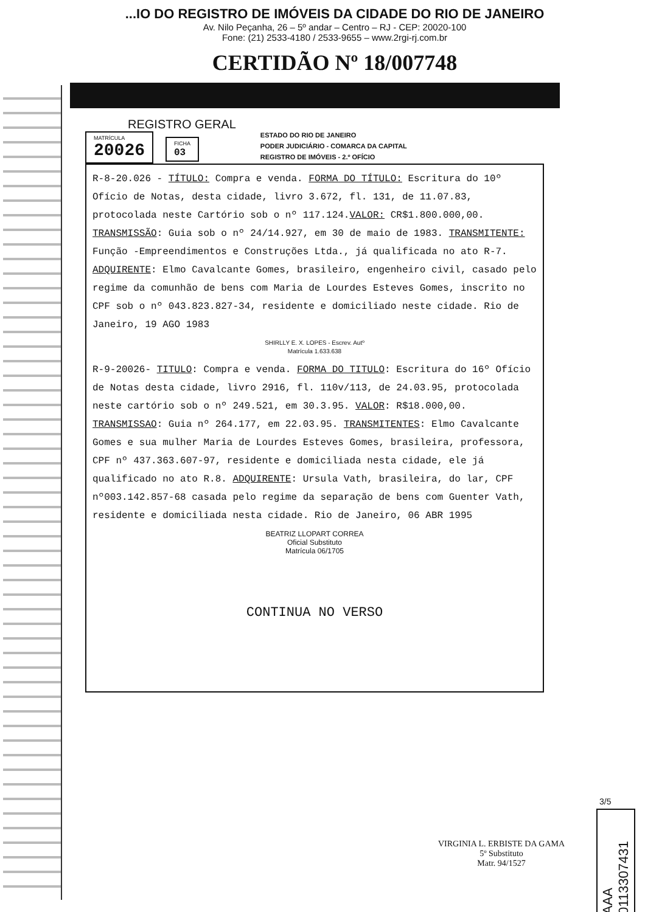...IO DO REGISTRO DE IMÓVEIS DA CIDADE DO RIO DE JANEIRO
Av. Nilo Peçanha, 26 – 5º andar – Centro – RJ - CEP: 20020-100
Fone: (21) 2533-4180 / 2533-9655 – www.2rgi-rj.com.br
CERTIDÃO Nº 18/007748
REGISTRO GERAL
MATRÍCULA 20026
FICHA 03
ESTADO DO RIO DE JANEIRO
PODER JUDICIÁRIO - COMARCA DA CAPITAL
REGISTRO DE IMÓVEIS - 2.º OFÍCIO
R-8-20.026 - TÍTULO: Compra e venda. FORMA DO TÍTULO: Escritura do 10º Ofício de Notas, desta cidade, livro 3.672, fl. 131, de 11.07.83, protocolada neste Cartório sob o nº 117.124.VALOR: CR$1.800.000,00. TRANSMISSÃO: Guia sob o nº 24/14.927, em 30 de maio de 1983. TRANSMITENTE: Função -Empreendimentos e Construções Ltda., já qualificada no ato R-7. ADQUIRENTE: Elmo Cavalcante Gomes, brasileiro, engenheiro civil, casado pelo regime da comunhão de bens com Maria de Lourdes Esteves Gomes, inscrito no CPF sob o nº 043.823.827-34, residente e domiciliado neste cidade. Rio de Janeiro, 19 AGO 1983
SHIRLLY E. X. LOPES - Escrev. Autº
Matrícula 1.633.638
R-9-20026- TITULO: Compra e venda. FORMA DO TITULO: Escritura do 16º Ofício de Notas desta cidade, livro 2916, fl. 110v/113, de 24.03.95, protocolada neste cartório sob o nº 249.521, em 30.3.95. VALOR: R$18.000,00. TRANSMISSAO: Guia nº 264.177, em 22.03.95. TRANSMITENTES: Elmo Cavalcante Gomes e sua mulher Maria de Lourdes Esteves Gomes, brasileira, professora, CPF nº 437.363.607-97, residente e domiciliada nesta cidade, ele já qualificado no ato R.8. ADQUIRENTE: Ursula Vath, brasileira, do lar, CPF nº003.142.857-68 casada pelo regime da separação de bens com Guenter Vath, residente e domiciliada nesta cidade. Rio de Janeiro, 06 ABR 1995
BEATRIZ LLOPART CORREA
Oficial Substituto
Matrícula 06/1705
CONTINUA NO VERSO
3/5
AAA 0113307431
VIRGINIA L. ERBISTE DA GAMA
5º Substituto
Matr. 94/1527